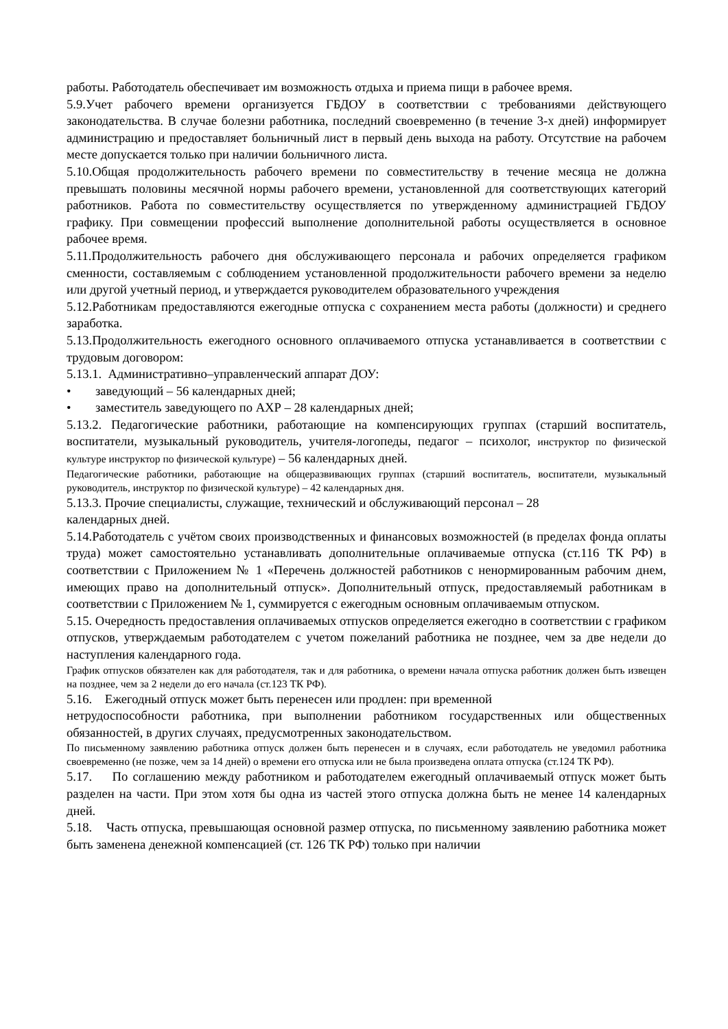работы. Работодатель обеспечивает им возможность отдыха и приема пищи в рабочее время.
5.9.Учет рабочего времени организуется ГБДОУ в соответствии с требованиями действующего законодательства. В случае болезни работника, последний своевременно (в течение 3-х дней) информирует администрацию и предоставляет больничный лист в первый день выхода на работу. Отсутствие на рабочем месте допускается только при наличии больничного листа.
5.10.Общая продолжительность рабочего времени по совместительству в течение месяца не должна превышать половины месячной нормы рабочего времени, установленной для соответствующих категорий работников. Работа по совместительству осуществляется по утвержденному администрацией ГБДОУ графику. При совмещении профессий выполнение дополнительной работы осуществляется в основное рабочее время.
5.11.Продолжительность рабочего дня обслуживающего персонала и рабочих определяется графиком сменности, составляемым с соблюдением установленной продолжительности рабочего времени за неделю или другой учетный период, и утверждается руководителем образовательного учреждения
5.12.Работникам предоставляются ежегодные отпуска с сохранением места работы (должности) и среднего заработка.
5.13.Продолжительность ежегодного основного оплачиваемого отпуска устанавливается в соответствии с трудовым договором:
5.13.1. Административно–управленческий аппарат ДОУ:
• заведующий – 56 календарных дней;
• заместитель заведующего по АХР – 28 календарных дней;
5.13.2. Педагогические работники, работающие на компенсирующих группах (старший воспитатель, воспитатели, музыкальный руководитель, учителя-логопеды, педагог – психолог, инструктор по физической культуре инструктор по физической культуре) – 56 календарных дней.
Педагогические работники, работающие на общеразвивающих группах (старший воспитатель, воспитатели, музыкальный руководитель, инструктор по физической культуре) – 42 календарных дня.
5.13.3. Прочие специалисты, служащие, технический и обслуживающий персонал – 28
календарных дней.
5.14.Работодатель с учётом своих производственных и финансовых возможностей (в пределах фонда оплаты труда) может самостоятельно устанавливать дополнительные оплачиваемые отпуска (ст.116 ТК РФ) в соответствии с Приложением № 1 «Перечень должностей работников с ненормированным рабочим днем, имеющих право на дополнительный отпуск». Дополнительный отпуск, предоставляемый работникам в соответствии с Приложением № 1, суммируется с ежегодным основным оплачиваемым отпуском.
5.15. Очередность предоставления оплачиваемых отпусков определяется ежегодно в соответствии с графиком отпусков, утверждаемым работодателем с учетом пожеланий работника не позднее, чем за две недели до наступления календарного года.
График отпусков обязателен как для работодателя, так и для работника, о времени начала отпуска работник должен быть извещен на позднее, чем за 2 недели до его начала (ст.123 ТК РФ).
5.16. Ежегодный отпуск может быть перенесен или продлен: при временной
нетрудоспособности работника, при выполнении работником государственных или общественных обязанностей, в других случаях, предусмотренных законодательством.
По письменному заявлению работника отпуск должен быть перенесен и в случаях, если работодатель не уведомил работника своевременно (не позже, чем за 14 дней) о времени его отпуска или не была произведена оплата отпуска (ст.124 ТК РФ).
5.17. По соглашению между работником и работодателем ежегодный оплачиваемый отпуск может быть разделен на части. При этом хотя бы одна из частей этого отпуска должна быть не менее 14 календарных дней.
5.18. Часть отпуска, превышающая основной размер отпуска, по письменному заявлению работника может быть заменена денежной компенсацией (ст. 126 ТК РФ) только при наличии